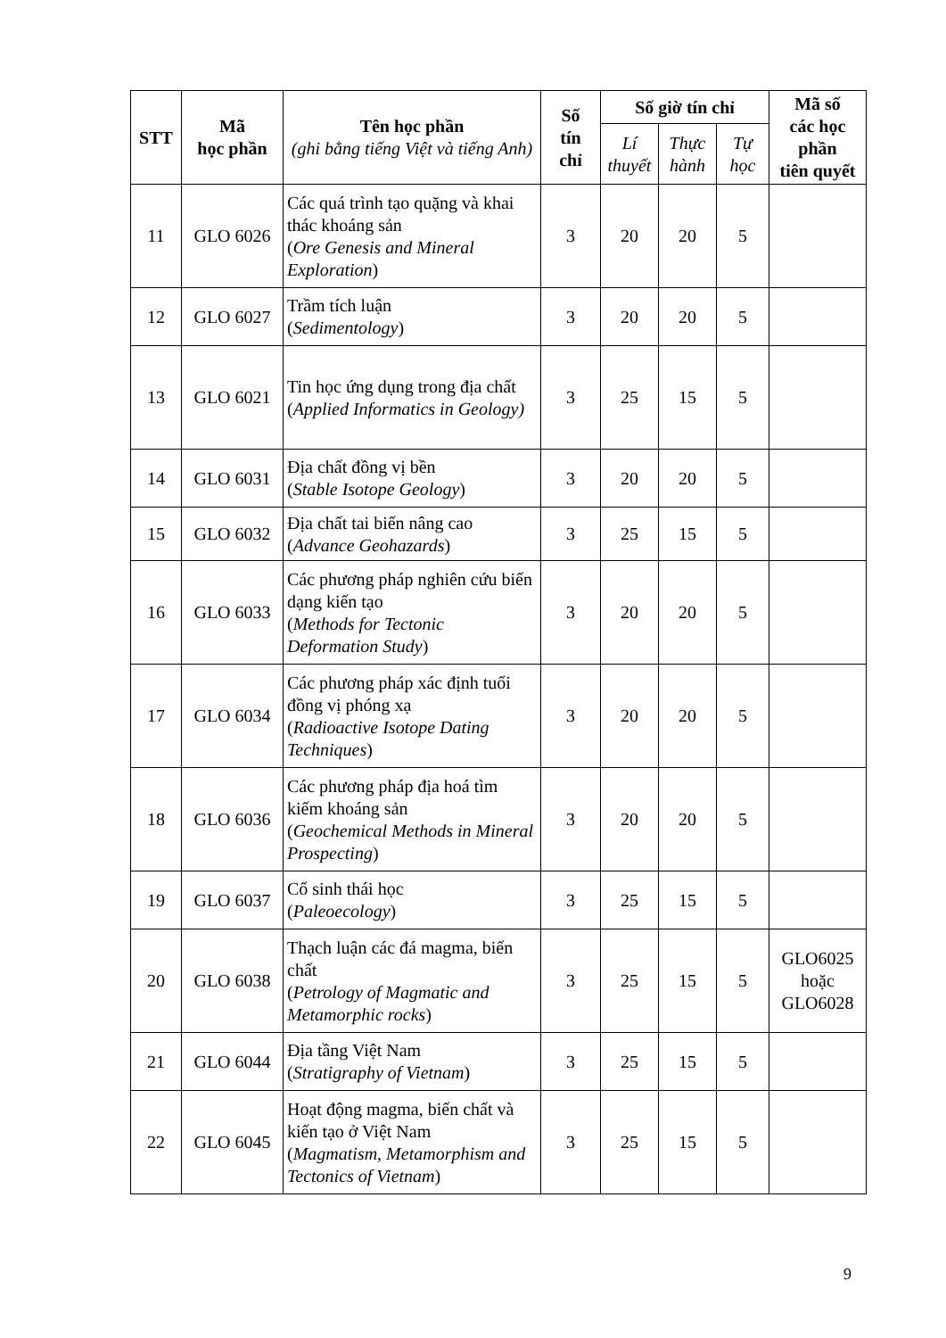| STT | Mã học phần | Tên học phần (ghi bằng tiếng Việt và tiếng Anh) | Số tín chỉ | Số giờ tín chỉ | | | Mã số các học phần tiên quyết |
| --- | --- | --- | --- | --- | --- | --- | --- |
| | | | | Lí thuyết | Thực hành | Tự học | |
| 11 | GLO 6026 | Các quá trình tạo quặng và khai thác khoáng sản ( Ore Genesis and Mineral Exploration ) | 3 | 20 | 20 | 5 | |
| 12 | GLO 6027 | Trầm tích luận ( Sedimentology ) | 3 | 20 | 20 | 5 | |
| 13 | GLO 6021 | Tin học ứng dụng trong địa chất ( Applied Informatics in Geology) | 3 | 25 | 15 | 5 | |
| 14 | GLO 6031 | Địa chất đồng vị bền ( Stable Isotope Geology ) | 3 | 20 | 20 | 5 | |
| 15 | GLO 6032 | Địa chất tai biến nâng cao ( Advance Geohazards ) | 3 | 25 | 15 | 5 | |
| 16 | GLO 6033 | Các phương pháp nghiên cứu biến dạng kiến tạo ( Methods for Tectonic Deformation Study ) | 3 | 20 | 20 | 5 | |
| 17 | GLO 6034 | Các phương pháp xác định tuổi đồng vị phóng xạ ( Radioactive Isotope Dating Techniques ) | 3 | 20 | 20 | 5 | |
| 18 | GLO 6036 | Các phương pháp địa hoá tìm kiếm khoáng sản ( Geochemical Methods in Mineral Prospecting ) | 3 | 20 | 20 | 5 | |
| 19 | GLO 6037 | Cổ sinh thái học ( Paleoecology ) | 3 | 25 | 15 | 5 | |
| 20 | GLO 6038 | Thạch luận các đá magma, biến chất ( Petrology of Magmatic and Metamorphic rocks ) | 3 | 25 | 15 | 5 | GLO6025 hoặc GLO6028 |
| 21 | GLO 6044 | Địa tầng Việt Nam ( Stratigraphy of Vietnam ) | 3 | 25 | 15 | 5 | |
| 22 | GLO 6045 | Hoạt động magma, biến chất và kiến tạo ở Việt Nam ( Magmatism, Metamorphism and Tectonics of Vietnam ) | 3 | 25 | 15 | 5 | |
9